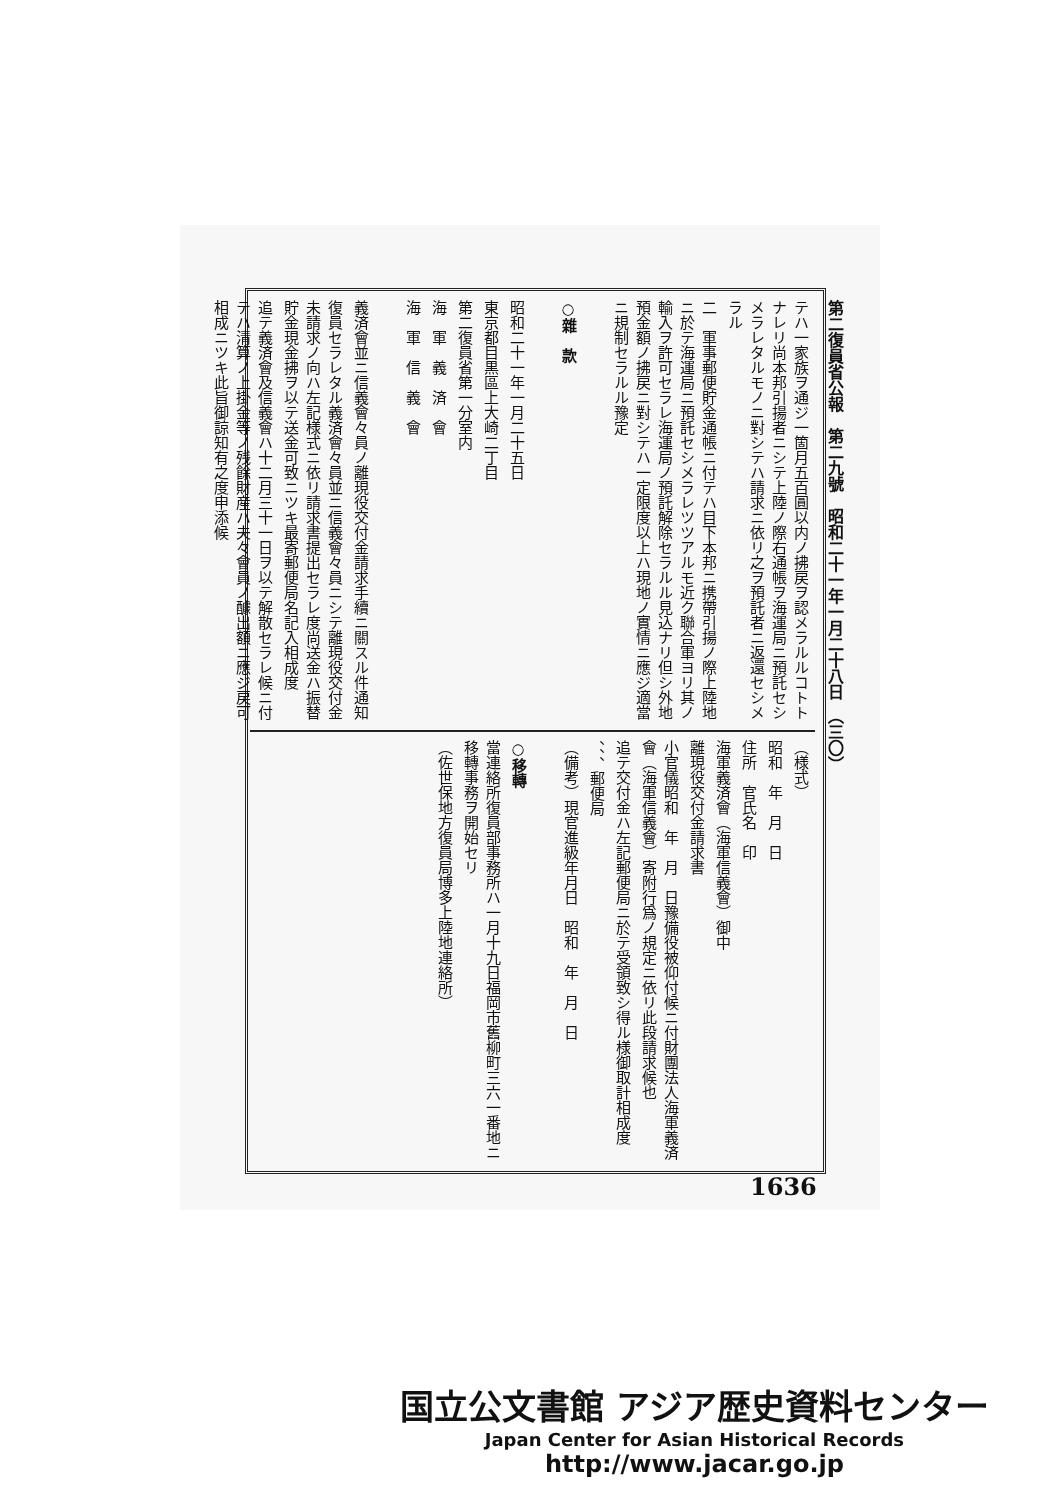第二復員省公報　第二九號　昭和二十一年一月二十八日　（三〇）
テハ一家族ヲ通ジ一箇月五百圓以内ノ拂戻ヲ認メラルルコトトナレリ尚本邦引揚者ニシテ上陸ノ際右通帳ヲ海運局ニ預託セシメラレタルモノニ對シテハ請求ニ依リ之ヲ預託者ニ返還セシメラル
二　軍事郵便貯金通帳ニ付テハ目下本邦ニ携帶引揚ノ際上陸地ニ於テ海運局ニ預託セシメラレツツアルモ近ク聯合軍ヨリ其ノ輸入ヲ許可セラレ海運局ノ預託解除セラルル見込ナリ但シ外地預金額ノ拂戻ニ對シテハ一定限度以上ハ現地ノ實情ニ應ジ適當ニ規制セラルル豫定
　
○雜　款
　
昭和二十一年一月二十五日
東京都目黒區上大崎二丁目
第二復員省第一分室内
海　軍　義　済　會
海　軍　信　義　會
　
義済會並ニ信義會々員ノ離現役交付金請求手續ニ關スル件通知
復員セラレタル義済會々員並ニ信義會々員ニシテ離現役交付金未請求ノ向ハ左記様式ニ依リ請求書提出セラレ度尚送金ハ振替貯金現金拂ヲ以テ送金可致ニツキ最寄郵便局名記入相成度
追テ義済會及信義會ハ十二月三十一日ヲ以テ解散セラレ候ニ付テハ清算ノ上掛金等ノ残餘財産ハ夫々會員ノ醵出額ニ應ジ戻可相成ニツキ此旨御諒知有之度申添候
（様式）
昭和　年　月　日
住所　官氏名　印
海軍義済會（海軍信義會）御中
離現役交付金請求書
小官儀昭和　年　月　日豫備役被仰付候ニ付財團法人海軍義済會（海軍信義會）寄附行爲ノ規定ニ依リ此段請求候也
追テ交付金ハ左記郵便局ニ於テ受領致シ得ル様御取計相成度
、、、郵便局
（備考）現官進級年月日　昭和　年　月　日
　
○移轉
當連絡所復員部事務所ハ一月十九日福岡市舊柳町三六一番地ニ移轉事務ヲ開始セリ
（佐世保地方復員局博多上陸地連絡所）
1636
国立公文書館 アジア歴史資料センター
Japan Center for Asian Historical Records
http://www.jacar.go.jp